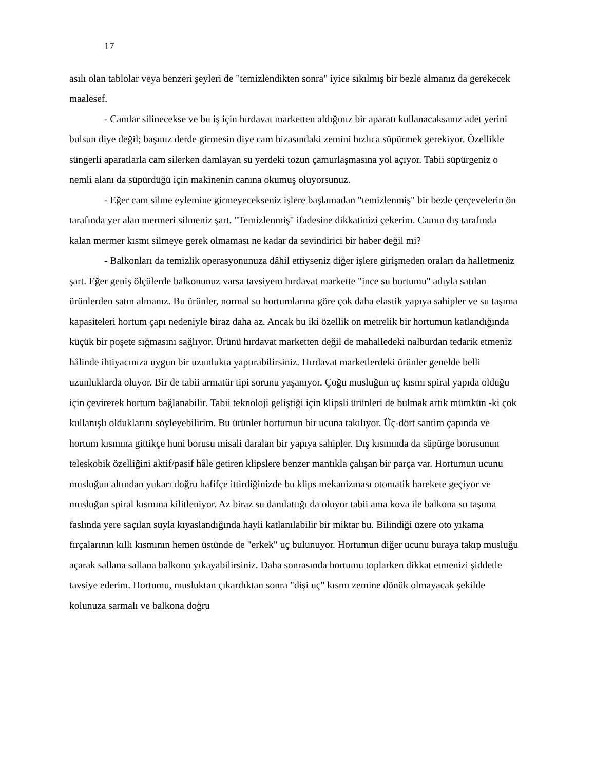17
asılı olan tablolar veya benzeri şeyleri de "temizlendikten sonra" iyice sıkılmış bir bezle almanız da gerekecek maalesef.
- Camlar silinecekse ve bu iş için hırdavat marketten aldığınız bir aparatı kullanacaksanız adet yerini bulsun diye değil; başınız derde girmesin diye cam hizasındaki zemini hızlıca süpürmek gerekiyor. Özellikle süngerli aparatlarla cam silerken damlayan su yerdeki tozun çamurlaşmasına yol açıyor. Tabii süpürgeniz o nemli alanı da süpürdüğü için makinenin canına okumuş oluyorsunuz.
- Eğer cam silme eylemine girmeyecekseniz işlere başlamadan "temizlenmiş" bir bezle çerçevelerin ön tarafında yer alan mermeri silmeniz şart. "Temizlenmiş" ifadesine dikkatinizi çekerim. Camın dış tarafında kalan mermer kısmı silmeye gerek olmaması ne kadar da sevindirici bir haber değil mi?
- Balkonları da temizlik operasyonunuza dâhil ettiyseniz diğer işlere girişmeden oraları da halletmeniz şart. Eğer geniş ölçülerde balkonunuz varsa tavsiyem hırdavat markette "ince su hortumu" adıyla satılan ürünlerden satın almanız. Bu ürünler, normal su hortumlarına göre çok daha elastik yapıya sahipler ve su taşıma kapasiteleri hortum çapı nedeniyle biraz daha az. Ancak bu iki özellik on metrelik bir hortumun katlandığında küçük bir poşete sığmasını sağlıyor. Ürünü hırdavat marketten değil de mahalledeki nalburdan tedarik etmeniz hâlinde ihtiyacınıza uygun bir uzunlukta yaptırabilirsiniz. Hırdavat marketlerdeki ürünler genelde belli uzunluklarda oluyor. Bir de tabii armatür tipi sorunu yaşanıyor. Çoğu musluğun uç kısmı spiral yapıda olduğu için çevirerek hortum bağlanabilir. Tabii teknoloji geliştiği için klipsli ürünleri de bulmak artık mümkün -ki çok kullanışlı olduklarını söyleyebilirim. Bu ürünler hortumun bir ucuna takılıyor. Üç-dört santim çapında ve hortum kısmına gittikçe huni borusu misali daralan bir yapıya sahipler. Dış kısmında da süpürge borusunun teleskobik özelliğini aktif/pasif hâle getiren klipslere benzer mantıkla çalışan bir parça var. Hortumun ucunu musluğun altından yukarı doğru hafifçe ittirdiğinizde bu klips mekanizması otomatik harekete geçiyor ve musluğun spiral kısmına kilitleniyor. Az biraz su damlattığı da oluyor tabii ama kova ile balkona su taşıma faslında yere saçılan suyla kıyaslandığında hayli katlanılabilir bir miktar bu. Bilindiği üzere oto yıkama fırçalarının kıllı kısmının hemen üstünde de "erkek" uç bulunuyor. Hortumun diğer ucunu buraya takıp musluğu açarak sallana sallana balkonu yıkayabilirsiniz. Daha sonrasında hortumu toplarken dikkat etmenizi şiddetle tavsiye ederim. Hortumu, musluktan çıkardıktan sonra "dişi uç" kısmı zemine dönük olmayacak şekilde kolunuza sarmalı ve balkona doğru